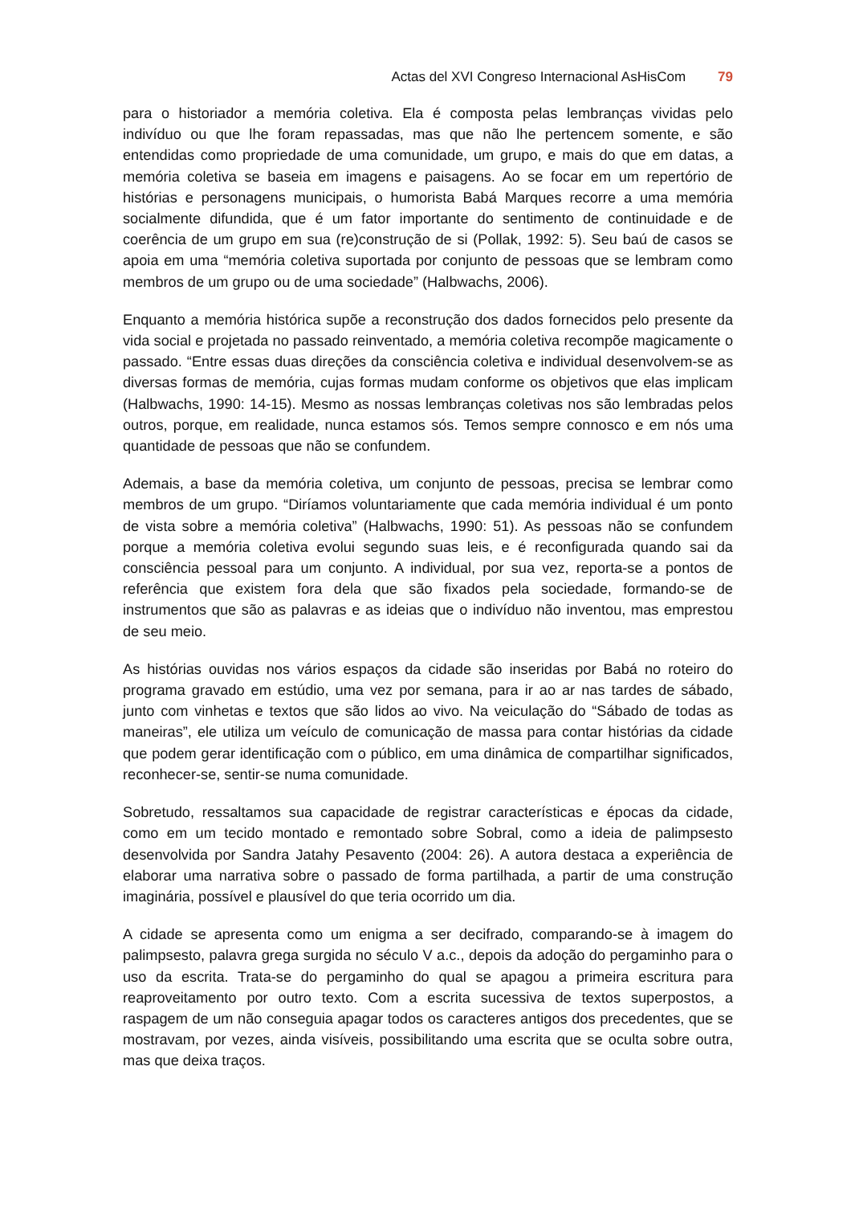Actas del XVI Congreso Internacional AsHisCom 79
para o historiador a memória coletiva. Ela é composta pelas lembranças vividas pelo indivíduo ou que lhe foram repassadas, mas que não lhe pertencem somente, e são entendidas como propriedade de uma comunidade, um grupo, e mais do que em datas, a memória coletiva se baseia em imagens e paisagens. Ao se focar em um repertório de histórias e personagens municipais, o humorista Babá Marques recorre a uma memória socialmente difundida, que é um fator importante do sentimento de continuidade e de coerência de um grupo em sua (re)construção de si (Pollak, 1992: 5). Seu baú de casos se apoia em uma “memória coletiva suportada por conjunto de pessoas que se lembram como membros de um grupo ou de uma sociedade” (Halbwachs, 2006).
Enquanto a memória histórica supõe a reconstrução dos dados fornecidos pelo presente da vida social e projetada no passado reinventado, a memória coletiva recompõe magicamente o passado. “Entre essas duas direções da consciência coletiva e individual desenvolvem-se as diversas formas de memória, cujas formas mudam conforme os objetivos que elas implicam (Halbwachs, 1990: 14-15). Mesmo as nossas lembranças coletivas nos são lembradas pelos outros, porque, em realidade, nunca estamos sós. Temos sempre connosco e em nós uma quantidade de pessoas que não se confundem.
Ademais, a base da memória coletiva, um conjunto de pessoas, precisa se lembrar como membros de um grupo. “Diríamos voluntariamente que cada memória individual é um ponto de vista sobre a memória coletiva” (Halbwachs, 1990: 51). As pessoas não se confundem porque a memória coletiva evolui segundo suas leis, e é reconfigurada quando sai da consciência pessoal para um conjunto. A individual, por sua vez, reporta-se a pontos de referência que existem fora dela que são fixados pela sociedade, formando-se de instrumentos que são as palavras e as ideias que o indivíduo não inventou, mas emprestou de seu meio.
As histórias ouvidas nos vários espaços da cidade são inseridas por Babá no roteiro do programa gravado em estúdio, uma vez por semana, para ir ao ar nas tardes de sábado, junto com vinhetas e textos que são lidos ao vivo. Na veiculação do “Sábado de todas as maneiras”, ele utiliza um veículo de comunicação de massa para contar histórias da cidade que podem gerar identificação com o público, em uma dinâmica de compartilhar significados, reconhecer-se, sentir-se numa comunidade.
Sobretudo, ressaltamos sua capacidade de registrar características e épocas da cidade, como em um tecido montado e remontado sobre Sobral, como a ideia de palimpsesto desenvolvida por Sandra Jatahy Pesavento (2004: 26). A autora destaca a experiência de elaborar uma narrativa sobre o passado de forma partilhada, a partir de uma construção imaginária, possível e plausível do que teria ocorrido um dia.
A cidade se apresenta como um enigma a ser decifrado, comparando-se à imagem do palimpsesto, palavra grega surgida no século V a.c., depois da adoção do pergaminho para o uso da escrita. Trata-se do pergaminho do qual se apagou a primeira escritura para reaproveitamento por outro texto. Com a escrita sucessiva de textos superpostos, a raspagem de um não conseguia apagar todos os caracteres antigos dos precedentes, que se mostravam, por vezes, ainda visíveis, possibilitando uma escrita que se oculta sobre outra, mas que deixa traços.